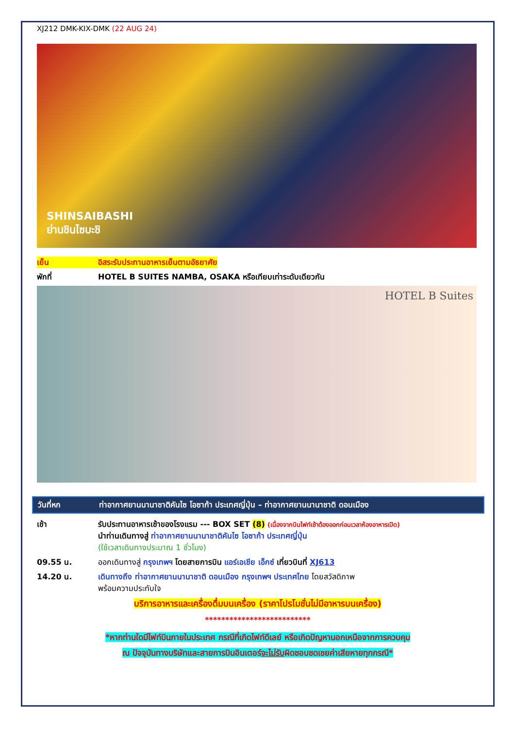XJ212 DMK-KIX-DMK (22 AUG 24)
SHINSAIBASHI
ย่านชินไซบะชิ
เย็น อิสระรับประทานอาหารเย็นตามอัธยาศัย
พักที่ HOTEL B SUITES NAMBA, OSAKA หรือเทียบเท่าระดับเดียวกัน
HOTEL B Suites
วันที่หก ท่าอากาศยานนานาชาติคันไซ โอซาก้า ประเทศญี่ปุ่น – ท่าอากาศยานนานาชาติ ดอนเมือง
เช้า รับประทานอาหารเช้าของโรงแรม --- BOX SET (8) (เนื่องจากบินไฟท์เช้าต้องออกก่อนเวลาห้องอาหารเปิด)
นำท่านเดินทางสู่ ท่าอากาศยานนานาชาติคันไซ โอซาก้า ประเทศญี่ปุ่น
(ใช้เวลาเดินทางประมาณ 1 ชั่วโมง)
09.55 น. ออกเดินทางสู่ กรุงเทพฯ โดยสายการบิน แอร์เอเชีย เอ็กซ์ เที่ยวบินที่ XJ613
14.20 น. เดินทางถึง ท่าอากาศยานนานาชาติ ดอนเมือง กรุงเทพฯ ประเทศไทย โดยสวัสดิภาพ
พร้อมความประทับใจ
บริการอาหารและเครื่องดื่มบนเครื่อง (ราคาโปรโมชั่นไม่มีอาหารบนเครื่อง)
**************************
*หากท่านใดมีไฟท์บินภายในประเทศ กรณีที่เกิดไฟท์ดีเลย์ หรือเกิดปัญหานอกเหนือจากการควบคุม
ณ ปัจจุบันทางบริษัทและสายการบินอินเตอร์จะไม่รับผิดชอบชดเชยค่าเสียหายทุกกรณี*